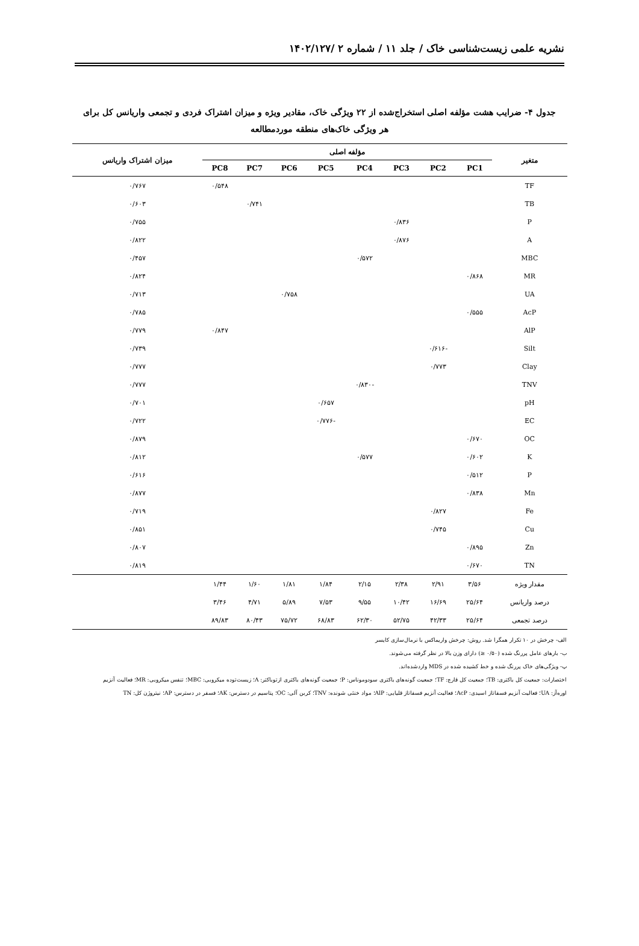نشریه علمی زیست‌شناسی خاک / جلد ۱۱ / شماره ۲ /۱۴۰۲/۱۲۷
جدول ۴- ضرایب هشت مؤلفه اصلی استخراج‌شده از ۲۲ ویژگی خاک، مقادیر ویژه و میزان اشتراک فردی و تجمعی واریانس کل برای
هر ویژگی خاک‌های منطقه موردمطالعه
| متغیر | مؤلفه اصلی | | | | | | | | میزان اشتراک واریانس |
| --- | --- | --- | --- | --- | --- | --- | --- | --- | --- |
| | PC1 | PC2 | PC3 | PC4 | PC5 | PC6 | PC7 | PC8 | |
| TF | | | | | | | | ۰/۵۴۸ | ۰/۷۶۷ |
| TB | | | | | | | ۰/۷۴۱ | | ۰/۶۰۳ |
| P | | | ۰/۸۳۶ | | | | | | ۰/۷۵۵ |
| A | | | ۰/۸۷۶ | | | | | | ۰/۸۲۲ |
| MBC | | | | ۰/۵۷۲ | | | | | ۰/۴۵۷ |
| MR | ۰/۸۶۸ | | | | | | | | ۰/۸۲۴ |
| UA | | | | | | ۰/۷۵۸ | | | ۰/۷۱۳ |
| AcP | ۰/۵۵۵ | | | | | | | | ۰/۷۸۵ |
| AlP | | | | | | | | ۰/۸۴۷ | ۰/۷۷۹ |
| Silt | | -۰/۶۱۶ | | | | | | | ۰/۷۳۹ |
| Clay | | ۰/۷۷۳ | | | | | | | ۰/۷۷۷ |
| TNV | | | | -۰/۸۳۰ | | | | | ۰/۷۷۷ |
| pH | | | | | ۰/۶۵۷ | | | | ۰/۷۰۱ |
| EC | | | | | -۰/۷۷۶ | | | | ۰/۷۲۲ |
| OC | ۰/۶۷۰ | | | | | | | | ۰/۸۷۹ |
| K | ۰/۶۰۲ | | | ۰/۵۷۷ | | | | | ۰/۸۱۲ |
| P | ۰/۵۱۲ | | | | | | | | ۰/۶۱۶ |
| Mn | ۰/۸۳۸ | | | | | | | | ۰/۸۷۷ |
| Fe | | ۰/۸۲۷ | | | | | | | ۰/۷۱۹ |
| Cu | | ۰/۷۴۵ | | | | | | | ۰/۸۵۱ |
| Zn | ۰/۸۹۵ | | | | | | | | ۰/۸۰۷ |
| TN | ۰/۶۷۰ | | | | | | | | ۰/۸۱۹ |
| مقدار ویژه | ۳/۵۶ | ۲/۹۱ | ۲/۳۸ | ۲/۱۵ | ۱/۸۴ | ۱/۸۱ | ۱/۶۰ | ۱/۴۴ | |
| درصد واریانس | ۲۵/۶۴ | ۱۶/۶۹ | ۱۰/۴۲ | ۹/۵۵ | ۷/۵۳ | ۵/۸۹ | ۴/۷۱ | ۳/۴۶ | |
| درصد تجمعی | ۲۵/۶۴ | ۴۲/۳۳ | ۵۲/۷۵ | ۶۲/۳۰ | ۶۸/۸۳ | ۷۵/۷۲ | ۸۰/۴۳ | ۸۹/۸۳ | |
الف- چرخش در ۱۰ تکرار همگرا شد. روش: چرخش واریماکس با نرمال‌سازی کایسر
ب- بارهای عامل پررنگ شده (۰/۵۰ ≤) دارای وزن بالا در نظر گرفته می‌شوند.
پ- ویژگی‌های خاک پررنگ شده و خط کشیده شده در MDS واردشده‌اند.
اختصارات: جمعیت کل باکتری: TB؛ جمعیت کل قارچ: TF؛ جمعیت گونه‌های باکتری سودوموناس: P؛ جمعیت گونه‌های باکتری ازتوباکتر: A؛ زیست‌توده میکروبی: MBC؛ تنفس میکروبی: MR؛ فعالیت آنزیم
اوره‌آز: UA؛ فعالیت آنزیم فسفاتاز اسیدی: AcP؛ فعالیت آنزیم فسفاتاز قلیایی: AlP؛ مواد خنثی شونده: TNV؛ کربن آلی: OC؛ پتاسیم در دسترس: AK؛ فسفر در دسترس: AP؛ نیتروژن کل: TN